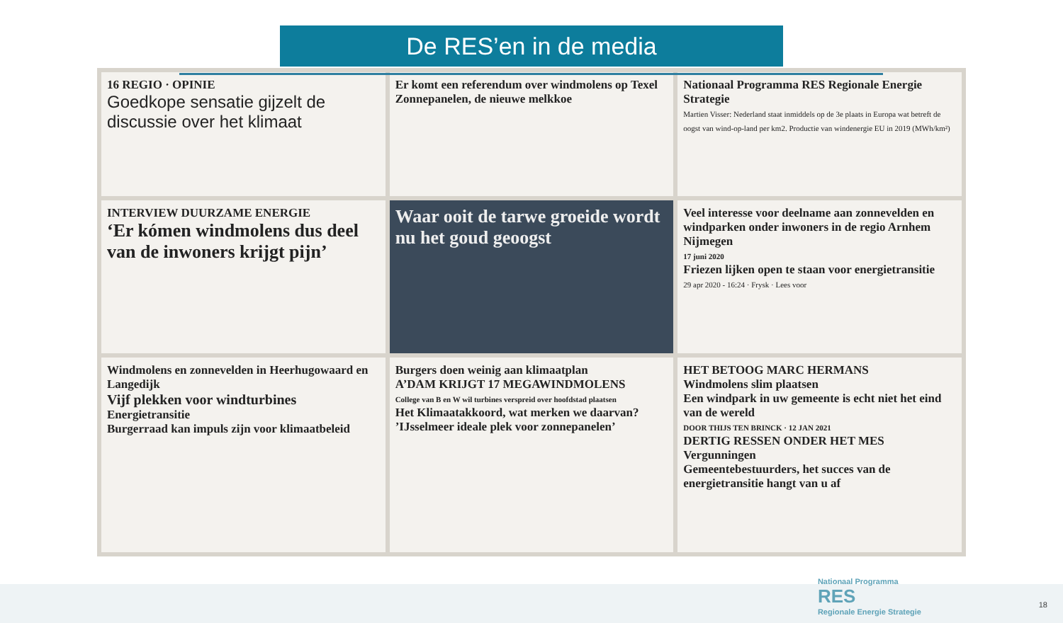De RES’en in de media
16 REGIO · OPINIE
Goedkope sensatie gijzelt de discussie over het klimaat
Er komt een referendum over windmolens op Texel
Zonnepanelen, de nieuwe melkkoe
Nationaal Programma RES Regionale Energie Strategie
Martien Visser: Nederland staat inmiddels op de 3e plaats in Europa wat betreft de oogst van wind-op-land per km2. Productie van windenergie EU in 2019 (MWh/km²)
INTERVIEW DUURZAME ENERGIE
‘Er kómen windmolens dus deel van de inwoners krijgt pijn’
Waar ooit de tarwe groeide wordt nu het goud geoogst
Veel interesse voor deelname aan zonnevelden en windparken onder inwoners in de regio Arnhem Nijmegen
17 juni 2020
Friezen lijken open te staan voor energietransitie
29 apr 2020 - 16:24 · Frysk · Lees voor
Windmolens en zonnevelden in Heerhugowaard en Langedijk
Vijf plekken voor windturbines
Energietransitie
Burgerraad kan impuls zijn voor klimaatbeleid
Burgers doen weinig aan klimaatplan
A’DAM KRIJGT 17 MEGAWINDMOLENS
College van B en W wil turbines verspreid over hoofdstad plaatsen
Het Klimaatakkoord, wat merken we daarvan?
’IJsselmeer ideale plek voor zonnepanelen’
HET BETOOG MARC HERMANS
Windmolens slim plaatsen
Een windpark in uw gemeente is echt niet het eind van de wereld
DOOR THIJS TEN BRINCK · 12 JAN 2021
DERTIG RESSEN ONDER HET MES
Vergunningen
Gemeentebestuurders, het succes van de energietransitie hangt van u af
Nationaal Programma
RES
Regionale Energie Strategie
18